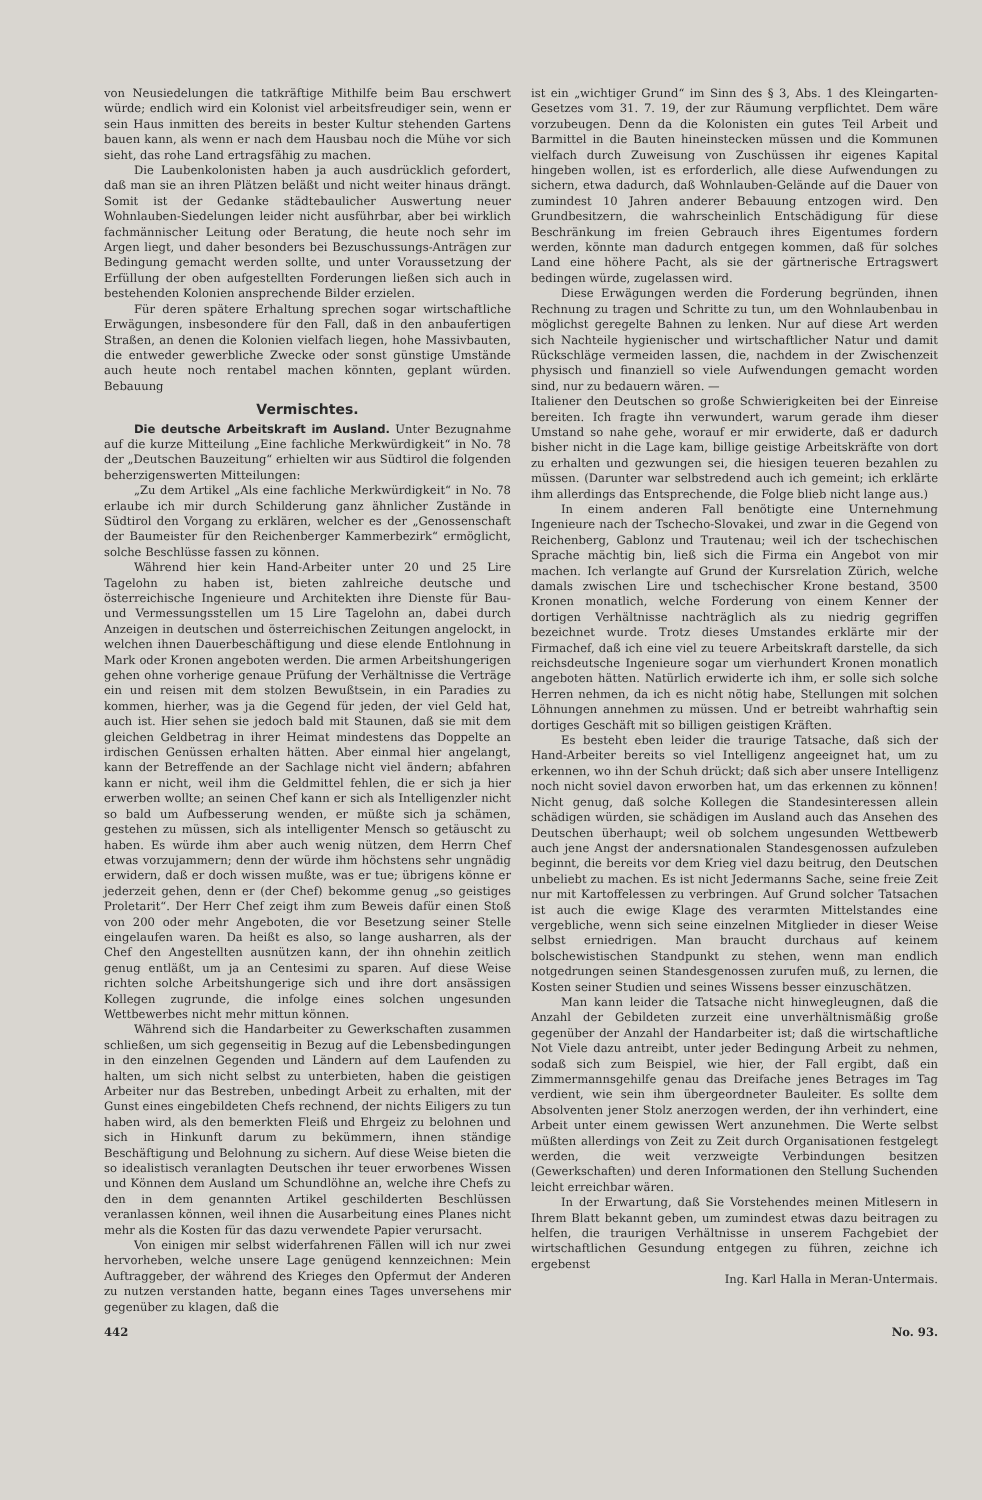von Neusiedelungen die tatkräftige Mithilfe beim Bau erschwert würde; endlich wird ein Kolonist viel arbeitsfreudiger sein, wenn er sein Haus inmitten des bereits in bester Kultur stehenden Gartens bauen kann, als wenn er nach dem Hausbau noch die Mühe vor sich sieht, das rohe Land ertragsfähig zu machen.
Die Laubenkolonisten haben ja auch ausdrücklich gefordert, daß man sie an ihren Plätzen beläßt und nicht weiter hinaus drängt. Somit ist der Gedanke städtebaulicher Auswertung neuer Wohnlauben-Siedelungen leider nicht ausführbar, aber bei wirklich fachmännischer Leitung oder Beratung, die heute noch sehr im Argen liegt, und daher besonders bei Bezuschussungs-Anträgen zur Bedingung gemacht werden sollte, und unter Voraussetzung der Erfüllung der oben aufgestellten Forderungen ließen sich auch in bestehenden Kolonien ansprechende Bilder erzielen.
Für deren spätere Erhaltung sprechen sogar wirtschaftliche Erwägungen, insbesondere für den Fall, daß in den anbaufertigen Straßen, an denen die Kolonien vielfach liegen, hohe Massivbauten, die entweder gewerbliche Zwecke oder sonst günstige Umstände auch heute noch rentabel machen könnten, geplant würden. Bebauung
ist ein „wichtiger Grund“ im Sinn des § 3, Abs. 1 des Kleingarten-Gesetzes vom 31. 7. 19, der zur Räumung verpflichtet. Dem wäre vorzubeugen. Denn da die Kolonisten ein gutes Teil Arbeit und Barmittel in die Bauten hineinstecken müssen und die Kommunen vielfach durch Zuweisung von Zuschüssen ihr eigenes Kapital hingeben wollen, ist es erforderlich, alle diese Aufwendungen zu sichern, etwa dadurch, daß Wohnlauben-Gelände auf die Dauer von zumindest 10 Jahren anderer Bebauung entzogen wird. Den Grundbesitzern, die wahrscheinlich Entschädigung für diese Beschränkung im freien Gebrauch ihres Eigentumes fordern werden, könnte man dadurch entgegen kommen, daß für solches Land eine höhere Pacht, als sie der gärtnerische Ertragswert bedingen würde, zugelassen wird.
Diese Erwägungen werden die Forderung begründen, ihnen Rechnung zu tragen und Schritte zu tun, um den Wohnlaubenbau in möglichst geregelte Bahnen zu lenken. Nur auf diese Art werden sich Nachteile hygienischer und wirtschaftlicher Natur und damit Rückschläge vermeiden lassen, die, nachdem in der Zwischenzeit physisch und finanziell so viele Aufwendungen gemacht worden sind, nur zu bedauern wären. —
Vermischtes.
Die deutsche Arbeitskraft im Ausland. Unter Bezugnahme auf die kurze Mitteilung „Eine fachliche Merkwürdigkeit“ in No. 78 der „Deutschen Bauzeitung“ erhielten wir aus Südtirol die folgenden beherzigenswerten Mitteilungen:
„Zu dem Artikel „Als eine fachliche Merkwürdigkeit“ in No. 78 erlaube ich mir durch Schilderung ganz ähnlicher Zustände in Südtirol den Vorgang zu erklären, welcher es der „Genossenschaft der Baumeister für den Reichenberger Kammerbezirk“ ermöglicht, solche Beschlüsse fassen zu können.
Während hier kein Hand-Arbeiter unter 20 und 25 Lire Tagelohn zu haben ist, bieten zahlreiche deutsche und österreichische Ingenieure und Architekten ihre Dienste für Bau- und Vermessungsstellen um 15 Lire Tagelohn an, dabei durch Anzeigen in deutschen und österreichischen Zeitungen angelockt, in welchen ihnen Dauerbeschäftigung und diese elende Entlohnung in Mark oder Kronen angeboten werden. Die armen Arbeitshungerigen gehen ohne vorherige genaue Prüfung der Verhältnisse die Verträge ein und reisen mit dem stolzen Bewußtsein, in ein Paradies zu kommen, hierher, was ja die Gegend für jeden, der viel Geld hat, auch ist. Hier sehen sie jedoch bald mit Staunen, daß sie mit dem gleichen Geldbetrag in ihrer Heimat mindestens das Doppelte an irdischen Genüssen erhalten hätten. Aber einmal hier angelangt, kann der Betreffende an der Sachlage nicht viel ändern; abfahren kann er nicht, weil ihm die Geldmittel fehlen, die er sich ja hier erwerben wollte; an seinen Chef kann er sich als Intelligenzler nicht so bald um Aufbesserung wenden, er müßte sich ja schämen, gestehen zu müssen, sich als intelligenter Mensch so getäuscht zu haben. Es würde ihm aber auch wenig nützen, dem Herrn Chef etwas vorzujammern; denn der würde ihm höchstens sehr ungnädig erwidern, daß er doch wissen mußte, was er tue; übrigens könne er jederzeit gehen, denn er (der Chef) bekomme genug „so geistiges Proletarit“. Der Herr Chef zeigt ihm zum Beweis dafür einen Stoß von 200 oder mehr Angeboten, die vor Besetzung seiner Stelle eingelaufen waren. Da heißt es also, so lange ausharren, als der Chef den Angestellten ausnützen kann, der ihn ohnehin zeitlich genug entläßt, um ja an Centesimi zu sparen. Auf diese Weise richten solche Arbeitshungerige sich und ihre dort ansässigen Kollegen zugrunde, die infolge eines solchen ungesunden Wettbewerbes nicht mehr mittun können.
Während sich die Handarbeiter zu Gewerkschaften zusammen schließen, um sich gegenseitig in Bezug auf die Lebensbedingungen in den einzelnen Gegenden und Ländern auf dem Laufenden zu halten, um sich nicht selbst zu unterbieten, haben die geistigen Arbeiter nur das Bestreben, unbedingt Arbeit zu erhalten, mit der Gunst eines eingebildeten Chefs rechnend, der nichts Eiligers zu tun haben wird, als den bemerkten Fleiß und Ehrgeiz zu belohnen und sich in Hinkunft darum zu bekümmern, ihnen ständige Beschäftigung und Belohnung zu sichern. Auf diese Weise bieten die so idealistisch veranlagten Deutschen ihr teuer erworbenes Wissen und Können dem Ausland um Schundlöhne an, welche ihre Chefs zu den in dem genannten Artikel geschilderten Beschlüssen veranlassen können, weil ihnen die Ausarbeitung eines Planes nicht mehr als die Kosten für das dazu verwendete Papier verursacht.
Von einigen mir selbst widerfahrenen Fällen will ich nur zwei hervorheben, welche unsere Lage genügend kennzeichnen: Mein Auftraggeber, der während des Krieges den Opfermut der Anderen zu nutzen verstanden hatte, begann eines Tages unversehens mir gegenüber zu klagen, daß die
Italiener den Deutschen so große Schwierigkeiten bei der Einreise bereiten. Ich fragte ihn verwundert, warum gerade ihm dieser Umstand so nahe gehe, worauf er mir erwiderte, daß er dadurch bisher nicht in die Lage kam, billige geistige Arbeitskräfte von dort zu erhalten und gezwungen sei, die hiesigen teueren bezahlen zu müssen. (Darunter war selbstredend auch ich gemeint; ich erklärte ihm allerdings das Entsprechende, die Folge blieb nicht lange aus.)
In einem anderen Fall benötigte eine Unternehmung Ingenieure nach der Tschecho-Slovakei, und zwar in die Gegend von Reichenberg, Gablonz und Trautenau; weil ich der tschechischen Sprache mächtig bin, ließ sich die Firma ein Angebot von mir machen. Ich verlangte auf Grund der Kursrelation Zürich, welche damals zwischen Lire und tschechischer Krone bestand, 3500 Kronen monatlich, welche Forderung von einem Kenner der dortigen Verhältnisse nachträglich als zu niedrig gegriffen bezeichnet wurde. Trotz dieses Umstandes erklärte mir der Firmachef, daß ich eine viel zu teuere Arbeitskraft darstelle, da sich reichsdeutsche Ingenieure sogar um vierhundert Kronen monatlich angeboten hätten. Natürlich erwiderte ich ihm, er solle sich solche Herren nehmen, da ich es nicht nötig habe, Stellungen mit solchen Löhnungen annehmen zu müssen. Und er betreibt wahrhaftig sein dortiges Geschäft mit so billigen geistigen Kräften.
Es besteht eben leider die traurige Tatsache, daß sich der Hand-Arbeiter bereits so viel Intelligenz angeeignet hat, um zu erkennen, wo ihn der Schuh drückt; daß sich aber unsere Intelligenz noch nicht soviel davon erworben hat, um das erkennen zu können! Nicht genug, daß solche Kollegen die Standesinteressen allein schädigen würden, sie schädigen im Ausland auch das Ansehen des Deutschen überhaupt; weil ob solchem ungesunden Wettbewerb auch jene Angst der andersnationalen Standesgenossen aufzuleben beginnt, die bereits vor dem Krieg viel dazu beitrug, den Deutschen unbeliebt zu machen. Es ist nicht Jedermanns Sache, seine freie Zeit nur mit Kartoffelessen zu verbringen. Auf Grund solcher Tatsachen ist auch die ewige Klage des verarmten Mittelstandes eine vergebliche, wenn sich seine einzelnen Mitglieder in dieser Weise selbst erniedrigen. Man braucht durchaus auf keinem bolschewistischen Standpunkt zu stehen, wenn man endlich notgedrungen seinen Standesgenossen zurufen muß, zu lernen, die Kosten seiner Studien und seines Wissens besser einzuschätzen.
Man kann leider die Tatsache nicht hinwegleugnen, daß die Anzahl der Gebildeten zurzeit eine unverhältnismäßig große gegenüber der Anzahl der Handarbeiter ist; daß die wirtschaftliche Not Viele dazu antreibt, unter jeder Bedingung Arbeit zu nehmen, sodaß sich zum Beispiel, wie hier, der Fall ergibt, daß ein Zimmermannsgehilfe genau das Dreifache jenes Betrages im Tag verdient, wie sein ihm übergeordneter Bauleiter. Es sollte dem Absolventen jener Stolz anerzogen werden, der ihn verhindert, eine Arbeit unter einem gewissen Wert anzunehmen. Die Werte selbst müßten allerdings von Zeit zu Zeit durch Organisationen festgelegt werden, die weit verzweigte Verbindungen besitzen (Gewerkschaften) und deren Informationen den Stellung Suchenden leicht erreichbar wären.
In der Erwartung, daß Sie Vorstehendes meinen Mitlesern in Ihrem Blatt bekannt geben, um zumindest etwas dazu beitragen zu helfen, die traurigen Verhältnisse in unserem Fachgebiet der wirtschaftlichen Gesundung entgegen zu führen, zeichne ich ergebenst
Ing. Karl Halla in Meran-Untermais.
442 No. 93.